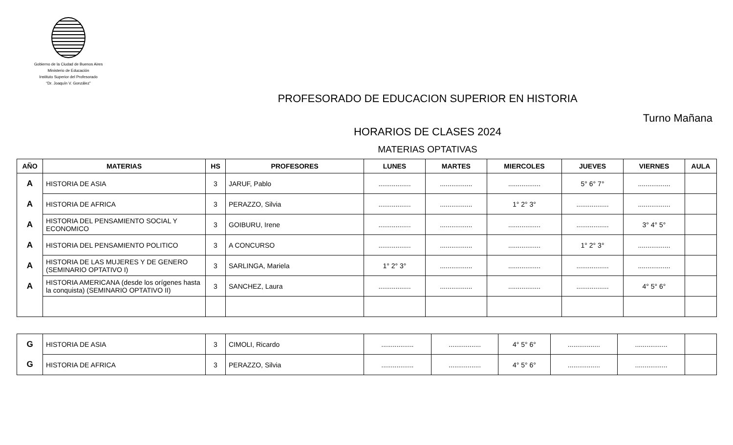Gobierno de la Ciudad de Buenos Aires
Ministerio de Educación
Instituto Superior del Profesorado
“Dr. Joaquín V. González”
PROFESORADO DE EDUCACION SUPERIOR EN HISTORIA
Turno Mañana
HORARIOS DE CLASES 2024
MATERIAS OPTATIVAS
| AÑO | MATERIAS | HS | PROFESORES | LUNES | MARTES | MIERCOLES | JUEVES | VIERNES | AULA |
| --- | --- | --- | --- | --- | --- | --- | --- | --- | --- |
| A | HISTORIA DE ASIA | 3 | JARUF, Pablo | ................. | ................. | ................. | 5° 6° 7° | ................. | |
| A | HISTORIA DE AFRICA | 3 | PERAZZO, Silvia | ................. | ................. | 1° 2° 3° | ................. | ................. | |
| A | HISTORIA DEL PENSAMIENTO SOCIAL Y ECONOMICO | 3 | GOIBURU, Irene | ................. | ................. | ................. | ................. | 3° 4° 5° | |
| A | HISTORIA DEL PENSAMIENTO POLITICO | 3 | A CONCURSO | ................. | ................. | ................. | 1° 2° 3° | ................. | |
| A | HISTORIA DE LAS MUJERES Y DE GENERO (SEMINARIO OPTATIVO I) | 3 | SARLINGA, Mariela | 1° 2° 3° | ................. | ................. | ................. | ................. | |
| A | HISTORIA AMERICANA (desde los orígenes hasta la conquista) (SEMINARIO OPTATIVO II) | 3 | SANCHEZ, Laura | ................. | ................. | ................. | ................. | 4° 5° 6° | |
| G | HISTORIA DE ASIA | 3 | CIMOLI, Ricardo | ................. | ................. | 4° 5° 6° | ................. | ................. | |
| G | HISTORIA DE AFRICA | 3 | PERAZZO, Silvia | ................. | ................. | 4° 5° 6° | ................. | ................. | |